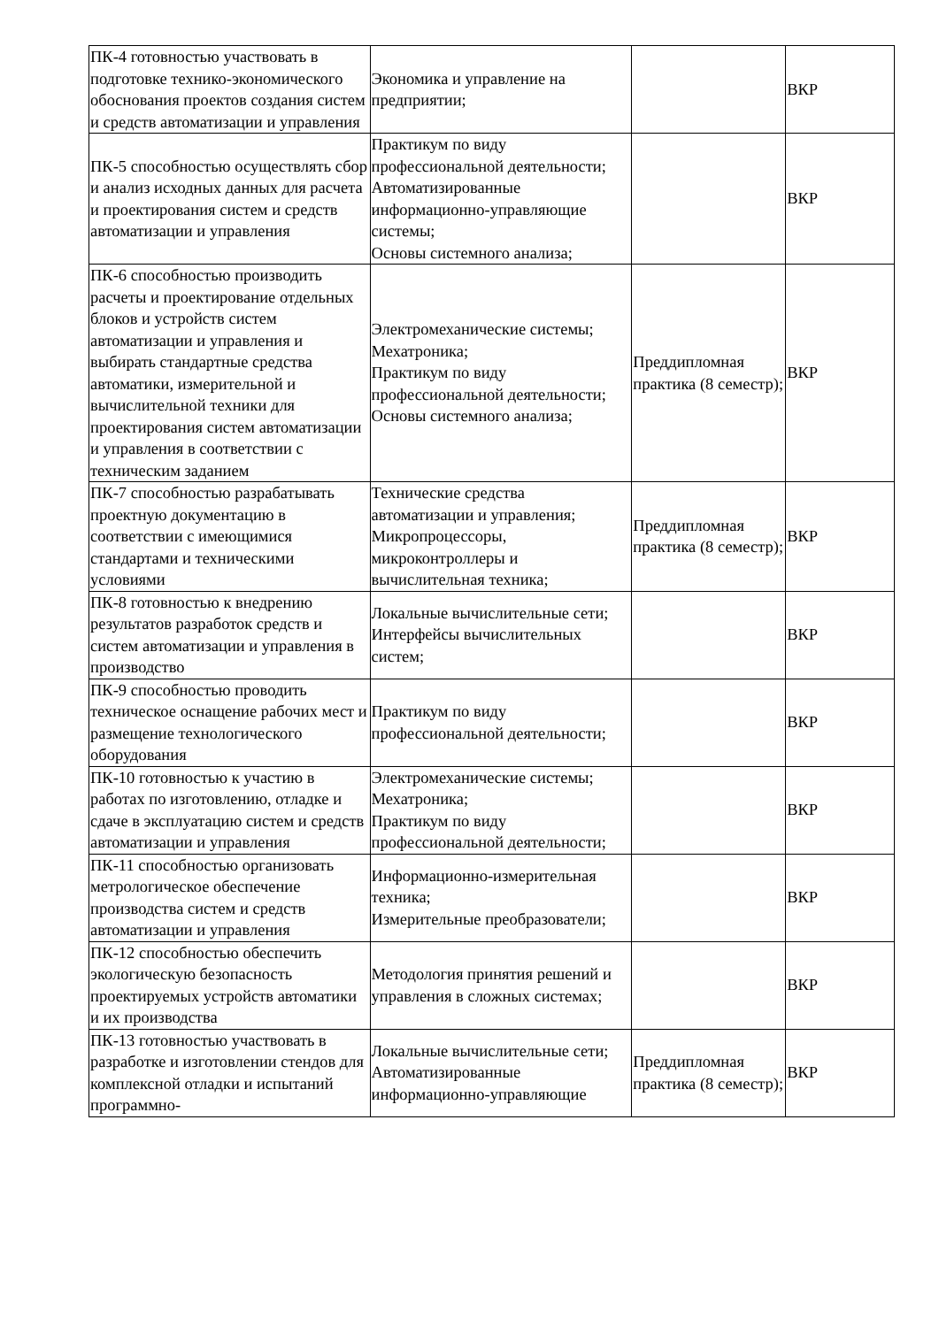| ПК-4 готовностью участвовать в подготовке технико-экономического обоснования проектов создания систем и средств автоматизации и управления | Экономика и управление на предприятии; | | ВКР |
| ПК-5 способностью осуществлять сбор и анализ исходных данных для расчета и проектирования систем и средств автоматизации и управления | Практикум по виду профессиональной деятельности; Автоматизированные информационно-управляющие системы; Основы системного анализа; | | ВКР |
| ПК-6 способностью производить расчеты и проектирование отдельных блоков и устройств систем автоматизации и управления и выбирать стандартные средства автоматики, измерительной и вычислительной техники для проектирования систем автоматизации и управления в соответствии с техническим заданием | Электромеханические системы; Мехатроника; Практикум по виду профессиональной деятельности; Основы системного анализа; | Преддипломная практика (8 семестр); | ВКР |
| ПК-7 способностью разрабатывать проектную документацию в соответствии с имеющимися стандартами и техническими условиями | Технические средства автоматизации и управления; Микропроцессоры, микроконтроллеры и вычислительная техника; | Преддипломная практика (8 семестр); | ВКР |
| ПК-8 готовностью к внедрению результатов разработок средств и систем автоматизации и управления в производство | Локальные вычислительные сети; Интерфейсы вычислительных систем; | | ВКР |
| ПК-9 способностью проводить техническое оснащение рабочих мест и размещение технологического оборудования | Практикум по виду профессиональной деятельности; | | ВКР |
| ПК-10 готовностью к участию в работах по изготовлению, отладке и сдаче в эксплуатацию систем и средств автоматизации и управления | Электромеханические системы; Мехатроника; Практикум по виду профессиональной деятельности; | | ВКР |
| ПК-11 способностью организовать метрологическое обеспечение производства систем и средств автоматизации и управления | Информационно-измерительная техника; Измерительные преобразователи; | | ВКР |
| ПК-12 способностью обеспечить экологическую безопасность проектируемых устройств автоматики и их производства | Методология принятия решений и управления в сложных системах; | | ВКР |
| ПК-13 готовностью участвовать в разработке и изготовлении стендов для комплексной отладки и испытаний программно- | Локальные вычислительные сети; Автоматизированные информационно-управляющие | Преддипломная практика (8 семестр); | ВКР |